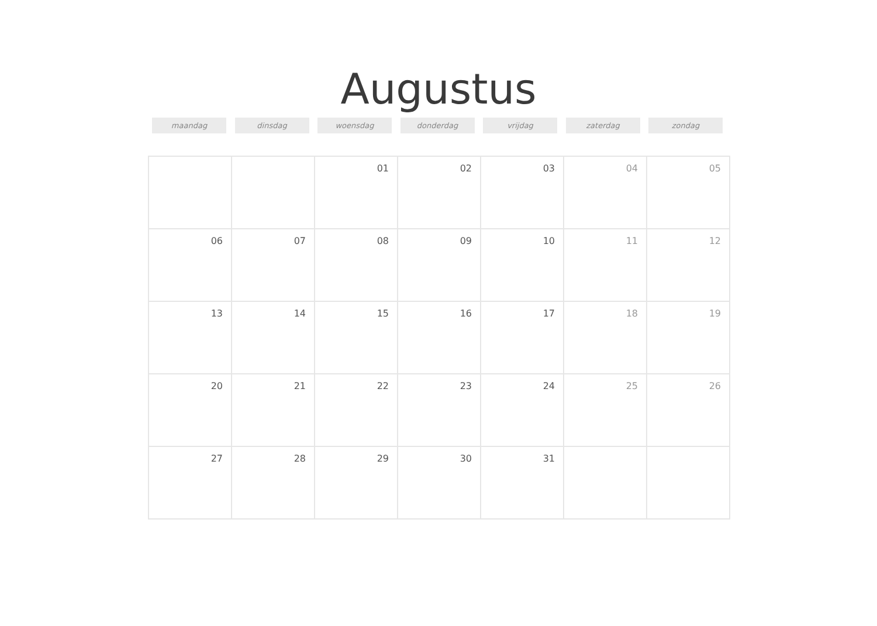Augustus
maandag dinsdag woensdag donderdag vrijdag zaterdag zondag
| | | 01 | 02 | 03 | 04 | 05 |
| 06 | 07 | 08 | 09 | 10 | 11 | 12 |
| 13 | 14 | 15 | 16 | 17 | 18 | 19 |
| 20 | 21 | 22 | 23 | 24 | 25 | 26 |
| 27 | 28 | 29 | 30 | 31 | | |